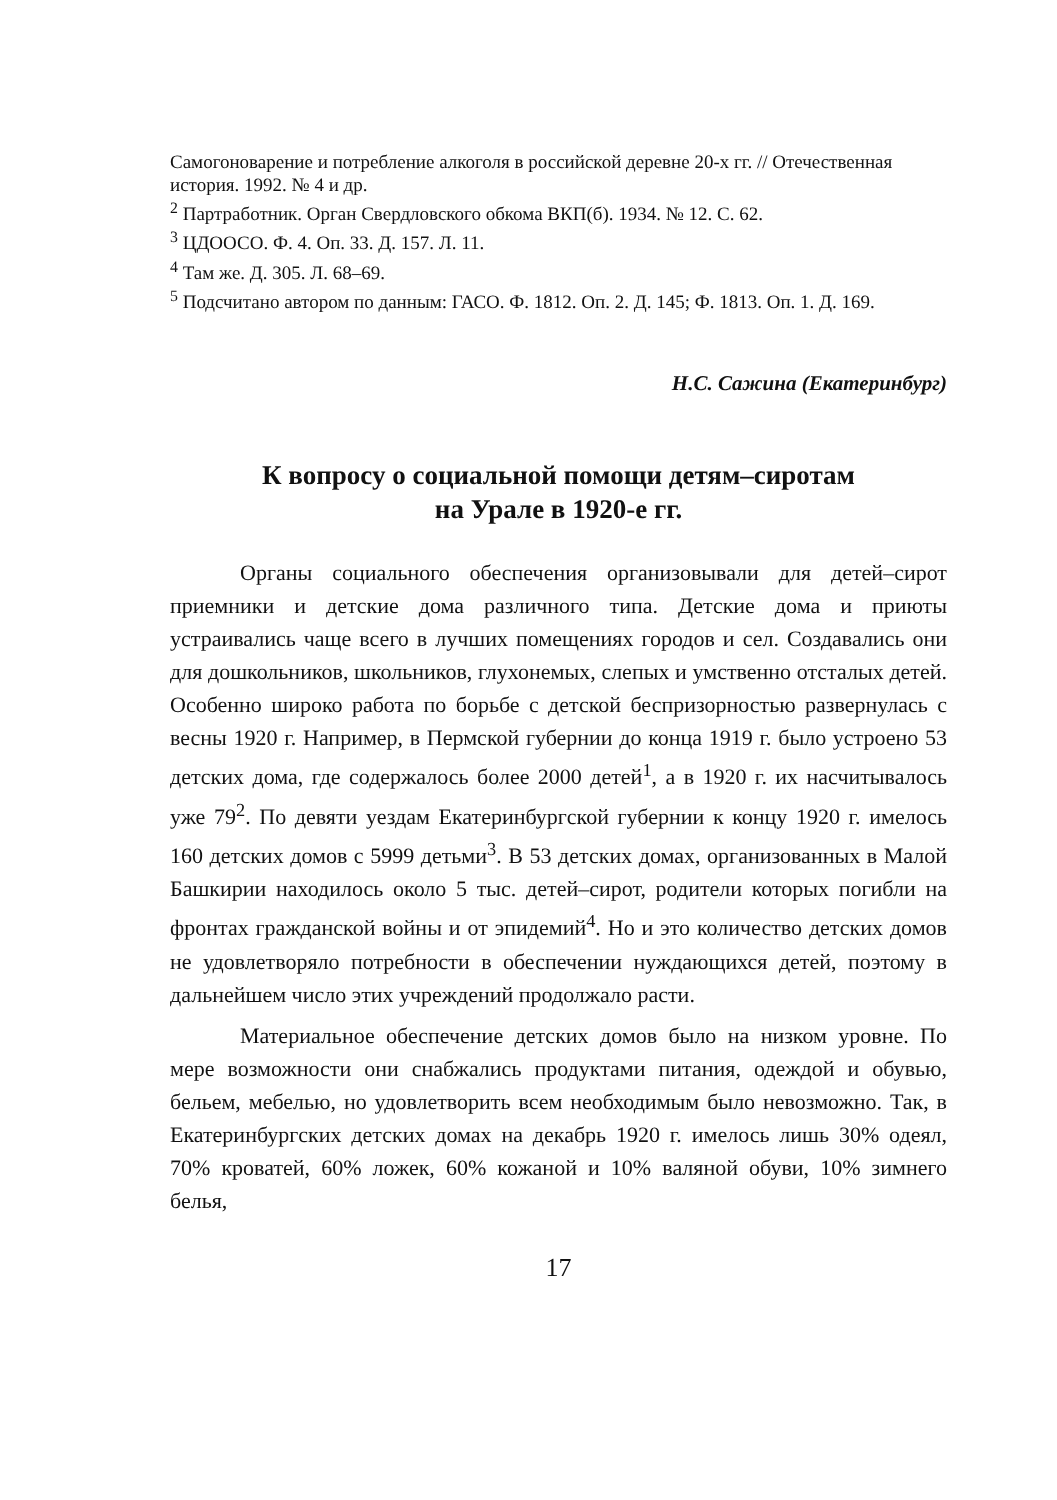Самогоноварение и потребление алкоголя в российской деревне 20-х гг. // Отечественная история. 1992. № 4 и др.
<sup>2</sup> Партработник. Орган Свердловского обкома ВКП(б). 1934. № 12. С. 62.
<sup>3</sup> ЦДООСО. Ф. 4. Оп. 33. Д. 157. Л. 11.
<sup>4</sup> Там же. Д. 305. Л. 68–69.
<sup>5</sup> Подсчитано автором по данным: ГАСО. Ф. 1812. Оп. 2. Д. 145; Ф. 1813. Оп. 1. Д. 169.
Н.С. Сажина (Екатеринбург)
К вопросу о социальной помощи детям–сиротам
на Урале в 1920-е гг.
Органы социального обеспечения организовывали для детей–сирот приемники и детские дома различного типа. Детские дома и приюты устраивались чаще всего в лучших помещениях городов и сел. Создавались они для дошкольников, школьников, глухонемых, слепых и умственно отсталых детей. Особенно широко работа по борьбе с детской беспризорностью развернулась с весны 1920 г. Например, в Пермской губернии до конца 1919 г. было устроено 53 детских дома, где содержалось более 2000 детей<sup>1</sup>, а в 1920 г. их насчитывалось уже 79<sup>2</sup>. По девяти уездам Екатеринбургской губернии к концу 1920 г. имелось 160 детских домов с 5999 детьми<sup>3</sup>. В 53 детских домах, организованных в Малой Башкирии находилось около 5 тыс. детей–сирот, родители которых погибли на фронтах гражданской войны и от эпидемий<sup>4</sup>. Но и это количество детских домов не удовлетворяло потребности в обеспечении нуждающихся детей, поэтому в дальнейшем число этих учреждений продолжало расти.
Материальное обеспечение детских домов было на низком уровне. По мере возможности они снабжались продуктами питания, одеждой и обувью, бельем, мебелью, но удовлетворить всем необходимым было невозможно. Так, в Екатеринбургских детских домах на декабрь 1920 г. имелось лишь 30% одеял, 70% кроватей, 60% ложек, 60% кожаной и 10% валяной обуви, 10% зимнего белья,
17